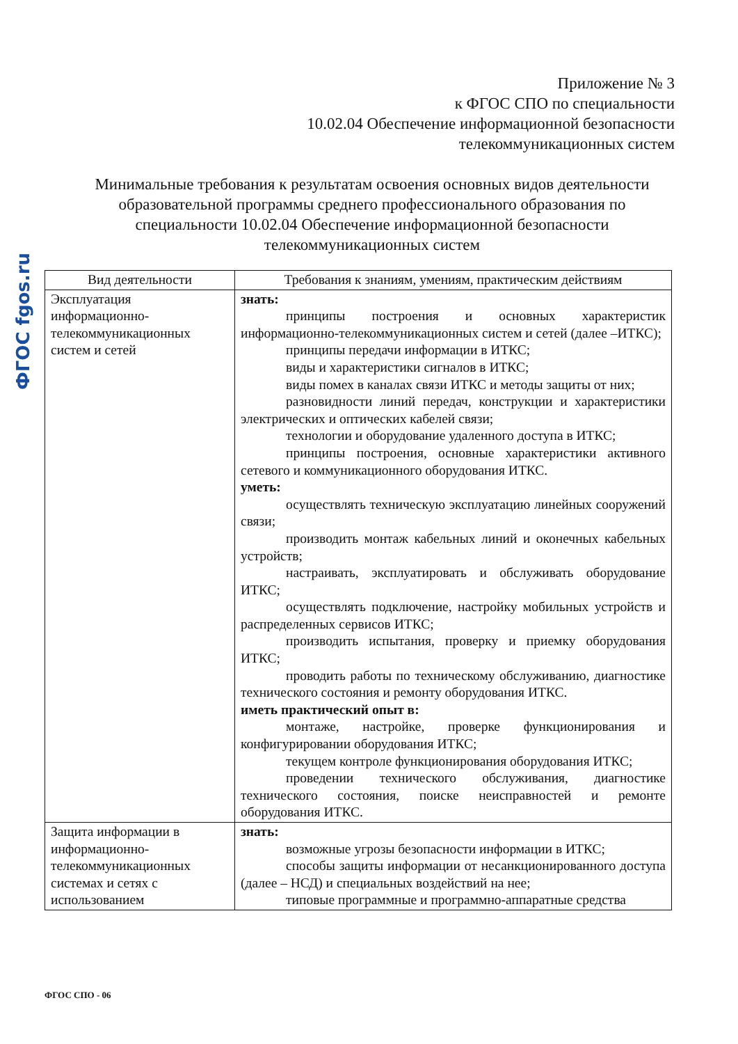ФГОС fgos.ru
Приложение № 3
к ФГОС СПО по специальности
10.02.04 Обеспечение информационной безопасности
телекоммуникационных систем
Минимальные требования к результатам освоения основных видов деятельности образовательной программы среднего профессионального образования по специальности 10.02.04 Обеспечение информационной безопасности телекоммуникационных систем
| Вид деятельности | Требования к знаниям, умениям, практическим действиям |
| --- | --- |
| Эксплуатация информационно-телекоммуникационных систем и сетей | знать: принципы построения и основных характеристик информационно-телекоммуникационных систем и сетей (далее –ИТКС); принципы передачи информации в ИТКС; виды и характеристики сигналов в ИТКС; виды помех в каналах связи ИТКС и методы защиты от них; разновидности линий передач, конструкции и характеристики электрических и оптических кабелей связи; технологии и оборудование удаленного доступа в ИТКС; принципы построения, основные характеристики активного сетевого и коммуникационного оборудования ИТКС. уметь: осуществлять техническую эксплуатацию линейных сооружений связи; производить монтаж кабельных линий и оконечных кабельных устройств; настраивать, эксплуатировать и обслуживать оборудование ИТКС; осуществлять подключение, настройку мобильных устройств и распределенных сервисов ИТКС; производить испытания, проверку и приемку оборудования ИТКС; проводить работы по техническому обслуживанию, диагностике технического состояния и ремонту оборудования ИТКС. иметь практический опыт в: монтаже, настройке, проверке функционирования и конфигурировании оборудования ИТКС; текущем контроле функционирования оборудования ИТКС; проведении технического обслуживания, диагностике технического состояния, поиске неисправностей и ремонте оборудования ИТКС. |
| Защита информации в информационно-телекоммуникационных системах и сетях с использованием | знать: возможные угрозы безопасности информации в ИТКС; способы защиты информации от несанкционированного доступа (далее – НСД) и специальных воздействий на нее; типовые программные и программно-аппаратные средства |
ФГОС СПО - 06